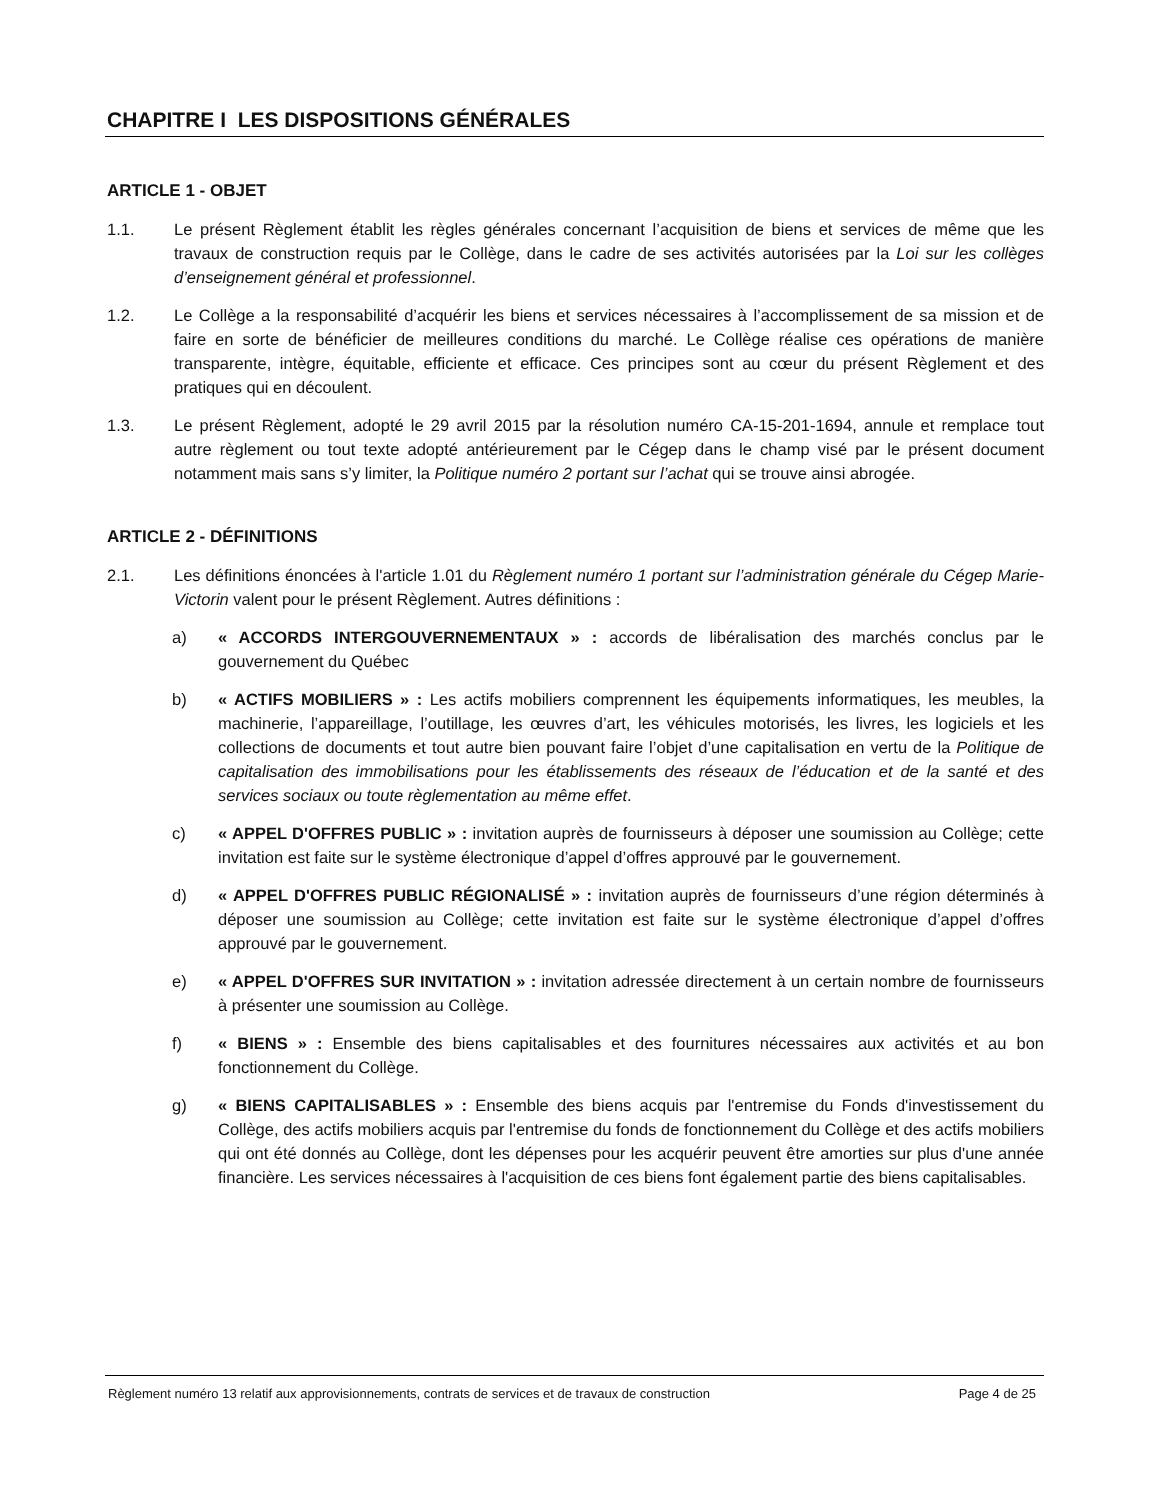CHAPITRE I LES DISPOSITIONS GÉNÉRALES
ARTICLE 1 - OBJET
1.1. Le présent Règlement établit les règles générales concernant l’acquisition de biens et services de même que les travaux de construction requis par le Collège, dans le cadre de ses activités autorisées par la Loi sur les collèges d’enseignement général et professionnel.
1.2. Le Collège a la responsabilité d’acquérir les biens et services nécessaires à l’accomplissement de sa mission et de faire en sorte de bénéficier de meilleures conditions du marché. Le Collège réalise ces opérations de manière transparente, intègre, équitable, efficiente et efficace. Ces principes sont au cœur du présent Règlement et des pratiques qui en découlent.
1.3. Le présent Règlement, adopté le 29 avril 2015 par la résolution numéro CA-15-201-1694, annule et remplace tout autre règlement ou tout texte adopté antérieurement par le Cégep dans le champ visé par le présent document notamment mais sans s’y limiter, la Politique numéro 2 portant sur l’achat qui se trouve ainsi abrogée.
ARTICLE 2 - DÉFINITIONS
2.1. Les définitions énoncées à l'article 1.01 du Règlement numéro 1 portant sur l’administration générale du Cégep Marie-Victorin valent pour le présent Règlement. Autres définitions :
a) « ACCORDS INTERGOUVERNEMENTAUX » : accords de libéralisation des marchés conclus par le gouvernement du Québec
b) « ACTIFS MOBILIERS » : Les actifs mobiliers comprennent les équipements informatiques, les meubles, la machinerie, l’appareillage, l’outillage, les œuvres d’art, les véhicules motorisés, les livres, les logiciels et les collections de documents et tout autre bien pouvant faire l’objet d’une capitalisation en vertu de la Politique de capitalisation des immobilisations pour les établissements des réseaux de l’éducation et de la santé et des services sociaux ou toute règlementation au même effet.
c) « APPEL D'OFFRES PUBLIC » : invitation auprès de fournisseurs à déposer une soumission au Collège; cette invitation est faite sur le système électronique d’appel d’offres approuvé par le gouvernement.
d) « APPEL D'OFFRES PUBLIC RÉGIONALISÉ » : invitation auprès de fournisseurs d’une région déterminés à déposer une soumission au Collège; cette invitation est faite sur le système électronique d’appel d’offres approuvé par le gouvernement.
e) « APPEL D'OFFRES SUR INVITATION » : invitation adressée directement à un certain nombre de fournisseurs à présenter une soumission au Collège.
f) « BIENS » : Ensemble des biens capitalisables et des fournitures nécessaires aux activités et au bon fonctionnement du Collège.
g) « BIENS CAPITALISABLES » : Ensemble des biens acquis par l'entremise du Fonds d'investissement du Collège, des actifs mobiliers acquis par l'entremise du fonds de fonctionnement du Collège et des actifs mobiliers qui ont été donnés au Collège, dont les dépenses pour les acquérir peuvent être amorties sur plus d'une année financière. Les services nécessaires à l'acquisition de ces biens font également partie des biens capitalisables.
Règlement numéro 13 relatif aux approvisionnements, contrats de services et de travaux de construction Page 4 de 25